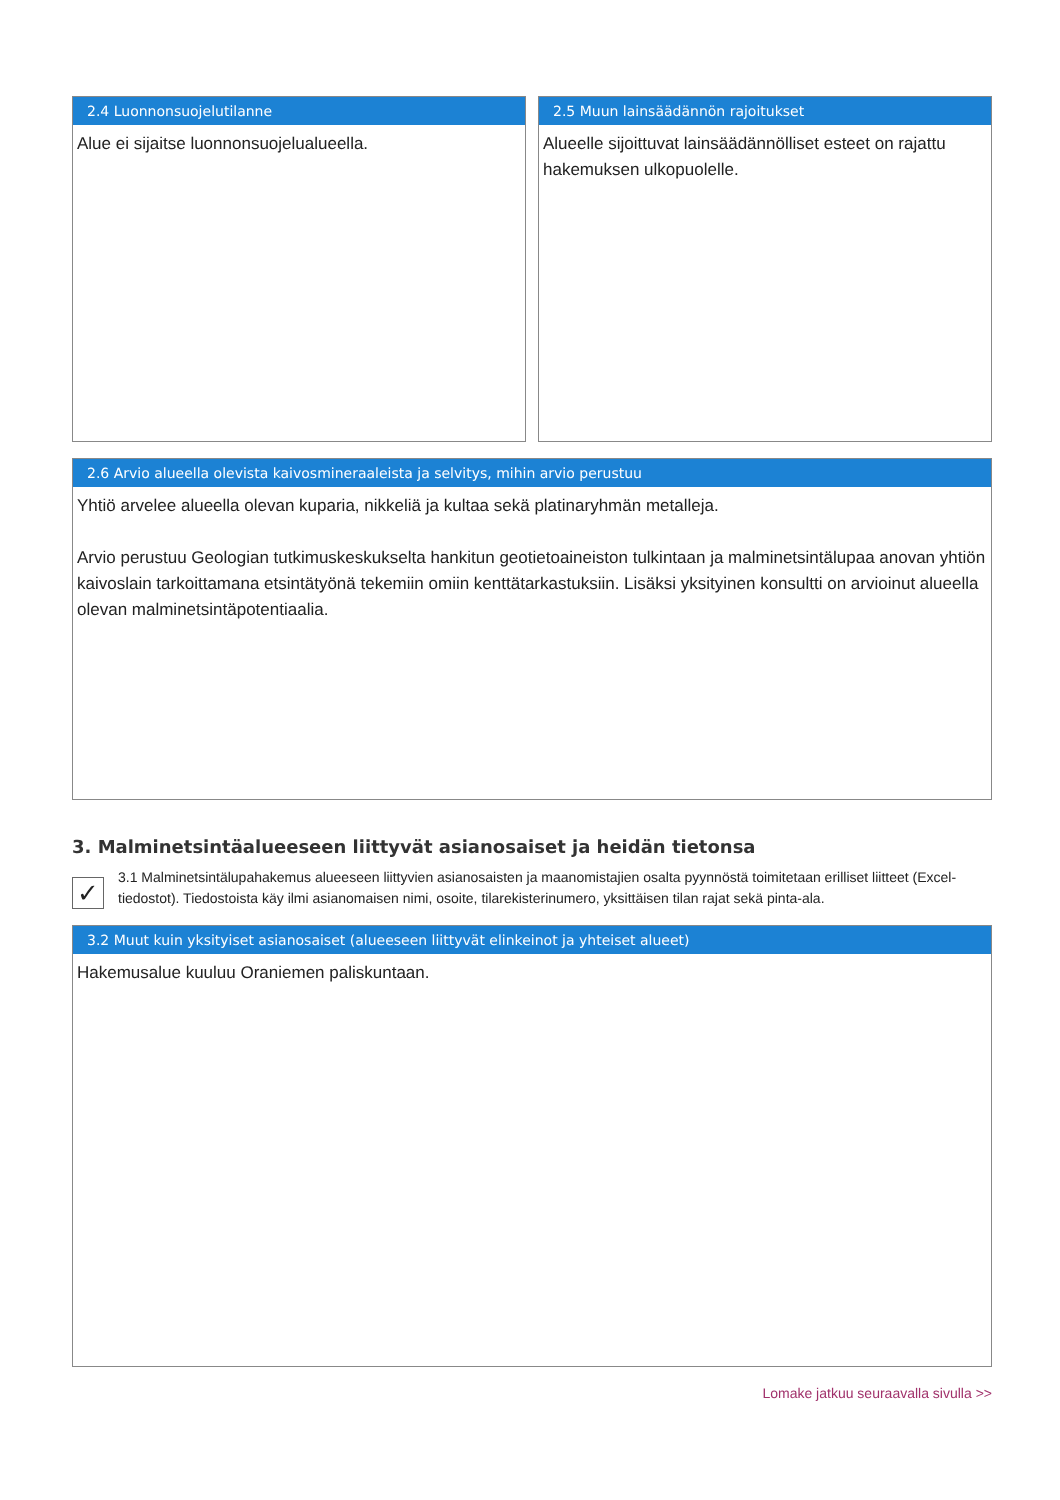2.4 Luonnonsuojelutilanne
Alue ei sijaitse luonnonsuojelualueella.
2.5 Muun lainsäädännön rajoitukset
Alueelle sijoittuvat lainsäädännölliset esteet on rajattu hakemuksen ulkopuolelle.
2.6 Arvio alueella olevista kaivosmineraaleista ja selvitys, mihin arvio perustuu
Yhtiö arvelee alueella olevan kuparia, nikkeliä ja kultaa sekä platinaryhmän metalleja.
Arvio perustuu Geologian tutkimuskeskukselta hankitun geotietoaineiston tulkintaan ja malminetsintälupaa anovan yhtiön kaivoslain tarkoittamana etsintätyönä tekemiin omiin kenttätarkastuksiin. Lisäksi yksityinen konsultti on arvioinut alueella olevan malminetsintäpotentiaalia.
3. Malminetsintäalueeseen liittyvät asianosaiset ja heidän tietonsa
✓
3.1 Malminetsintälupahakemus alueeseen liittyvien asianosaisten ja maanomistajien osalta pyynnöstä toimitetaan erilliset liitteet (Excel-tiedostot). Tiedostoista käy ilmi asianomaisen nimi, osoite, tilarekisterinumero, yksittäisen tilan rajat sekä pinta-ala.
3.2 Muut kuin yksityiset asianosaiset (alueeseen liittyvät elinkeinot ja yhteiset alueet)
Hakemusalue kuuluu Oraniemen paliskuntaan.
Lomake jatkuu seuraavalla sivulla >>